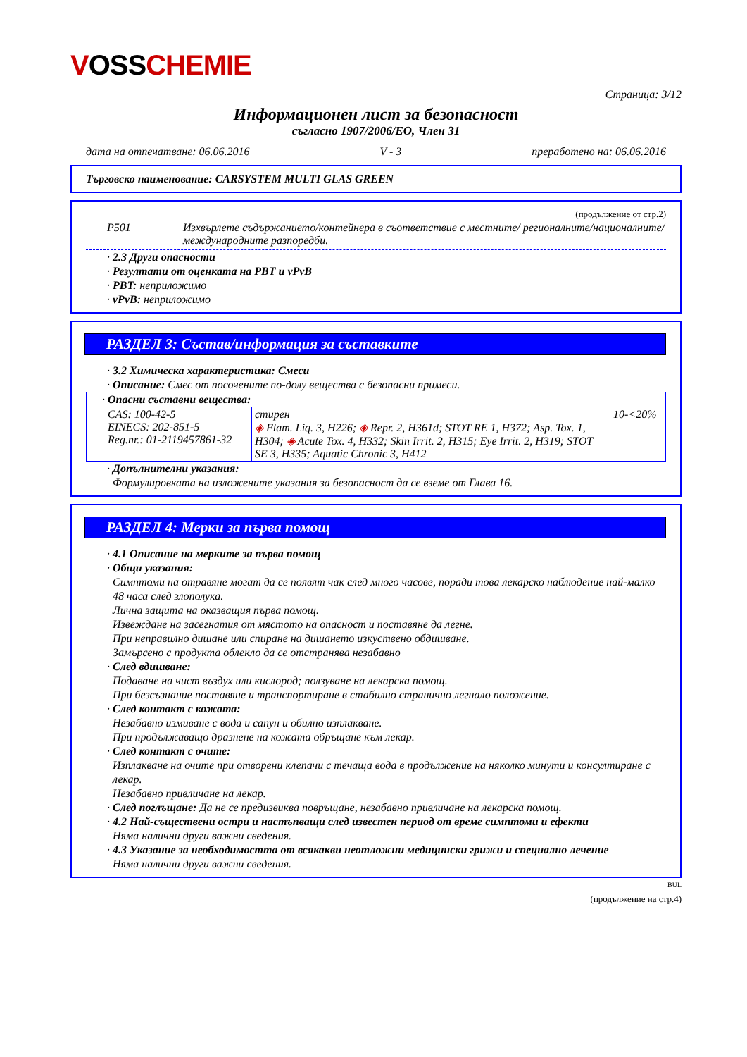VOSSCHEMIE
Страница: 3/12
Информационен лист за безопасност
съгласно 1907/2006/ЕО, Член 31
дата на отпечатване: 06.06.2016 V - 3 преработено на: 06.06.2016
Търговско наименование: CARSYSTEM MULTI GLAS GREEN
(продължение от стр.2)
P501 Изхвърлете съдържанието/контейнера в съответствие с местните/ регионалните/националните/международните разпоредби.
· 2.3 Други опасности
· Резултати от оценката на PBT и vPvB
· PBT: неприложимо
· vPvB: неприложимо
РАЗДЕЛ 3: Състав/информация за съставките
· 3.2 Химическа характеристика: Смеси
· Описание: Смес от посочените по-долу вещества с безопасни примеси.
| · Опасни съставни вещества: | | |
| CAS: 100-42-5 EINECS: 202-851-5 Reg.nr.: 01-2119457861-32 | стирен ◈ Flam. Liq. 3, H226; ◈ Repr. 2, H361d; STOT RE 1, H372; Asp. Tox. 1, H304; ◈ Acute Tox. 4, H332; Skin Irrit. 2, H315; Eye Irrit. 2, H319; STOT SE 3, H335; Aquatic Chronic 3, H412 | 10-<20% |
· Допълнителни указания:
Формулировката на изложените указания за безопасност да се вземе от Глава 16.
РАЗДЕЛ 4: Мерки за първа помощ
· 4.1 Описание на мерките за първа помощ
· Общи указания:
Симптоми на отравяне могат да се появят чак след много часове, поради това лекарско наблюдение най-малко 48 часа след злополука.
Лична защита на оказващия първа помощ.
Извеждане на засегнатия от мястото на опасност и поставяне да легне.
При неправилно дишане или спиране на дишането изкуствено обдишване.
Замърсено с продукта облекло да се отстранява незабавно
· След вдишване:
Подаване на чист въздух или кислород; ползуване на лекарска помощ.
При безсъзнание поставяне и транспортиране в стабилно странично легнало положение.
· След контакт с кожата:
Незабавно измиване с вода и сапун и обилно изплакване.
При продължаващо дразнене на кожата обръщане към лекар.
· След контакт с очите:
Изплакване на очите при отворени клепачи с течаща вода в продължение на няколко минути и консултиране с лекар.
Незабавно привличане на лекар.
· След поглъщане: Да не се предизвиква повръщане, незабавно привличане на лекарска помощ.
· 4.2 Най-съществени остри и настъпващи след известен период от време симптоми и ефекти
Няма налични други важни сведения.
· 4.3 Указание за необходимостта от всякакви неотложни медицински грижи и специално лечение
Няма налични други важни сведения.
BUL
(продължение на стр.4)